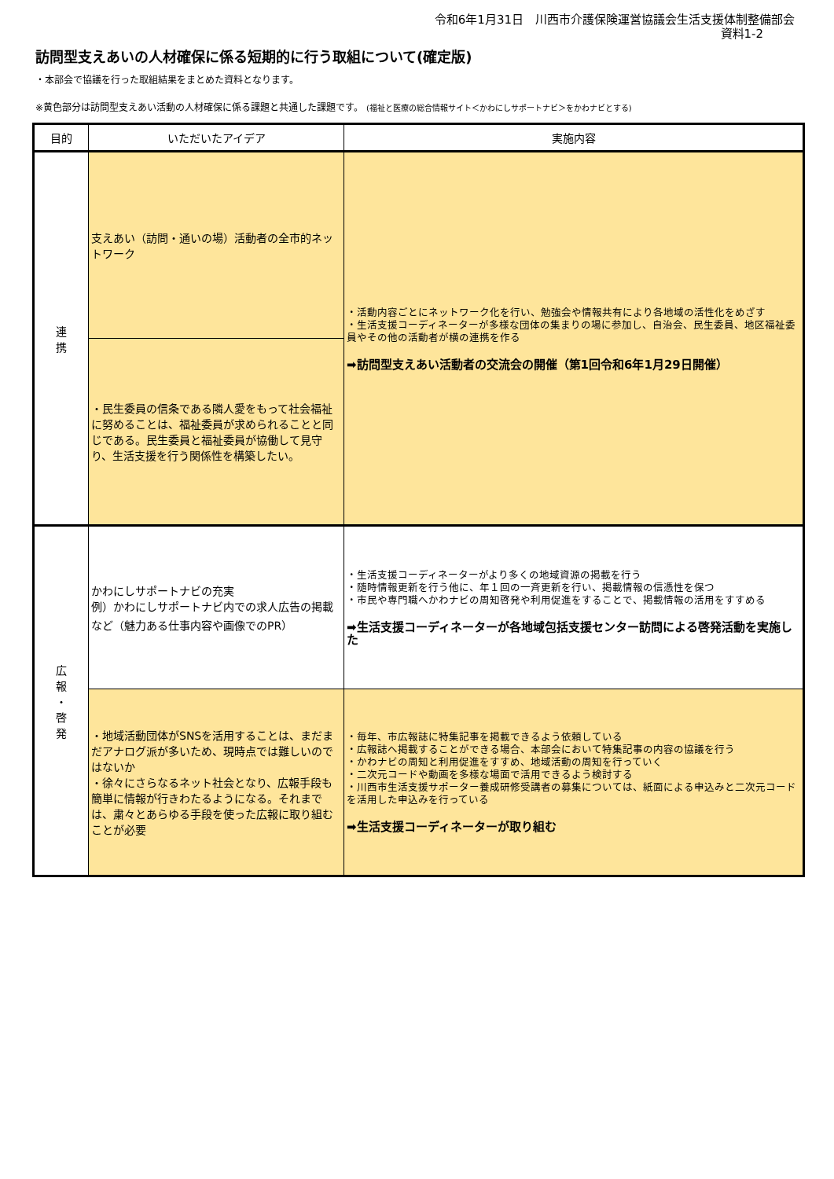令和6年1月31日　川西市介護保険運営協議会生活支援体制整備部会
資料1-2
訪問型支えあいの人材確保に係る短期的に行う取組について(確定版)
・本部会で協議を行った取組結果をまとめた資料となります。
※黄色部分は訪問型支えあい活動の人材確保に係る課題と共通した課題です。 (福祉と医療の総合情報サイト＜かわにしサポートナビ＞をかわナビとする)
| 目的 | いただいたアイデア | 実施内容 |
| --- | --- | --- |
| 連 携 | 支えあい（訪問・通いの場）活動者の全市的ネットワーク | ・活動内容ごとにネットワーク化を行い、勉強会や情報共有により各地域の活性化をめざす ・生活支援コーディネーターが多様な団体の集まりの場に参加し、自治会、民生委員、地区福祉委員やその他の活動者が横の連携を作る ➡訪問型支えあい活動者の交流会の開催（第1回令和6年1月29日開催） |
| | ・民生委員の信条である隣人愛をもって社会福祉に努めることは、福祉委員が求められることと同じである。民生委員と福祉委員が協働して見守り、生活支援を行う関係性を構築したい。 | |
| 広 報 ・ 啓 発 | かわにしサポートナビの充実 例）かわにしサポートナビ内での求人広告の掲載など（魅力ある仕事内容や画像でのPR） | ・生活支援コーディネーターがより多くの地域資源の掲載を行う ・随時情報更新を行う他に、年１回の一斉更新を行い、掲載情報の信憑性を保つ ・市民や専門職へかわナビの周知啓発や利用促進をすることで、掲載情報の活用をすすめる ➡生活支援コーディネーターが各地域包括支援センター訪問による啓発活動を実施した |
| | ・地域活動団体がSNSを活用することは、まだまだアナログ派が多いため、現時点では難しいのではないか ・徐々にさらなるネット社会となり、広報手段も簡単に情報が行きわたるようになる。それまでは、粛々とあらゆる手段を使った広報に取り組むことが必要 | ・毎年、市広報誌に特集記事を掲載できるよう依頼している ・広報誌へ掲載することができる場合、本部会において特集記事の内容の協議を行う ・かわナビの周知と利用促進をすすめ、地域活動の周知を行っていく ・二次元コードや動画を多様な場面で活用できるよう検討する ・川西市生活支援サポーター養成研修受講者の募集については、紙面による申込みと二次元コードを活用した申込みを行っている ➡生活支援コーディネーターが取り組む |